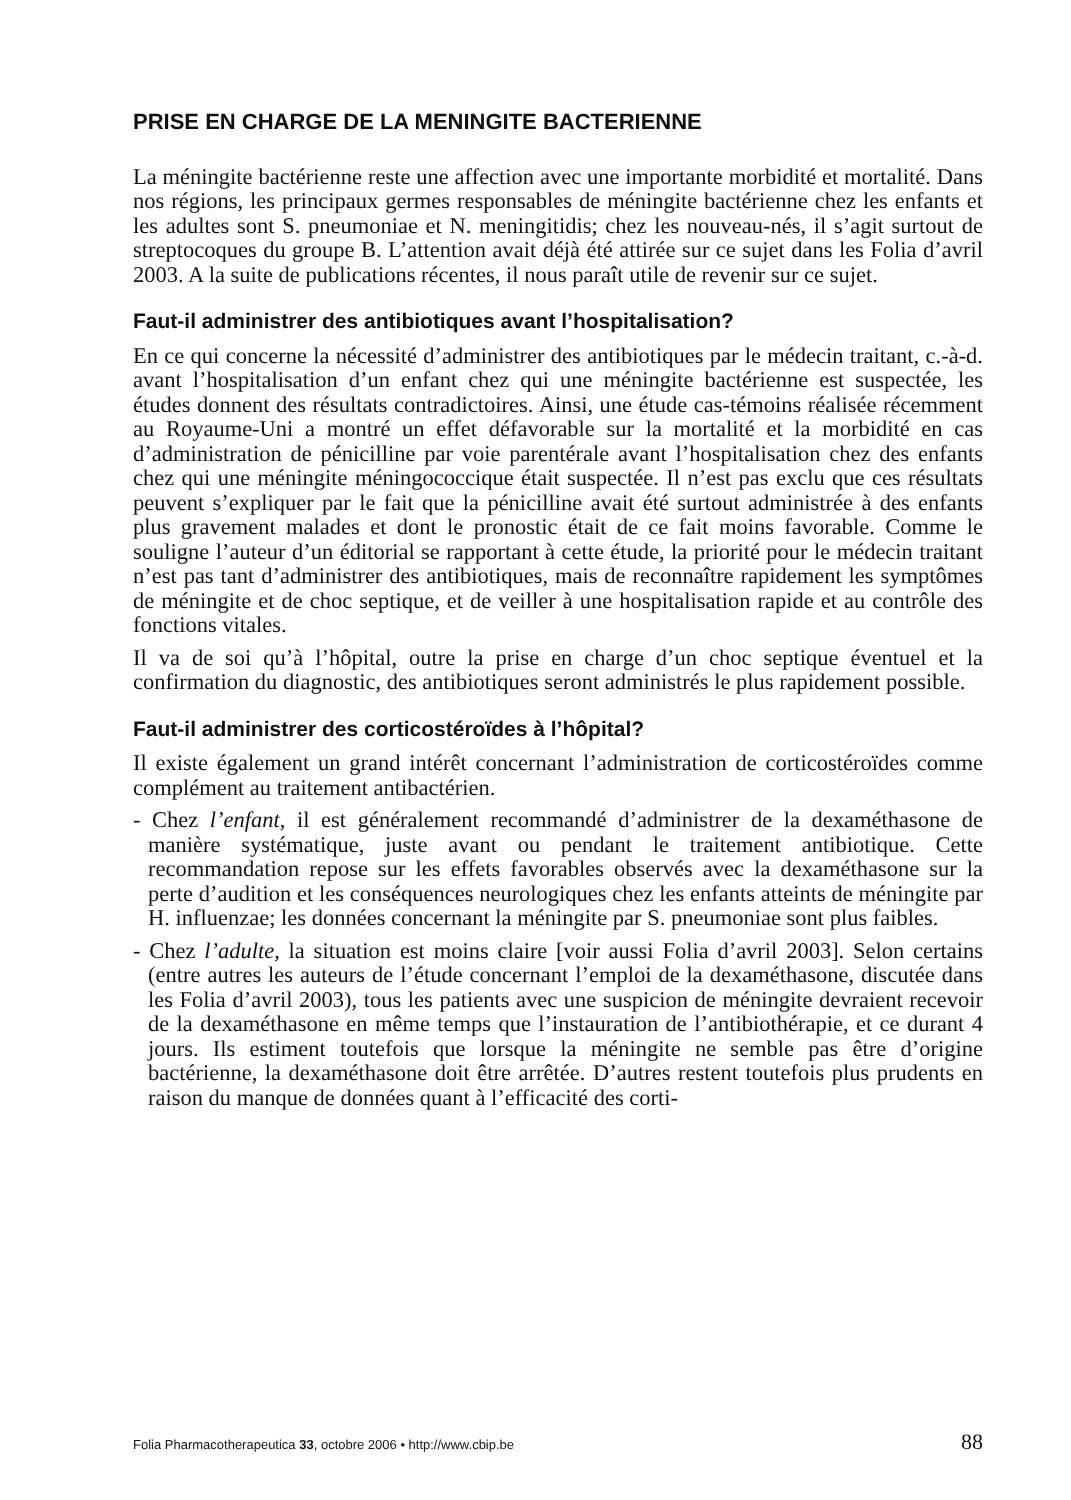PRISE EN CHARGE DE LA MENINGITE BACTERIENNE
La méningite bactérienne reste une affection avec une importante morbidité et mortalité. Dans nos régions, les principaux germes responsables de méningite bactérienne chez les enfants et les adultes sont S. pneumoniae et N. meningitidis; chez les nouveau-nés, il s’agit surtout de streptocoques du groupe B. L’attention avait déjà été attirée sur ce sujet dans les Folia d’avril 2003. A la suite de publications récentes, il nous paraît utile de revenir sur ce sujet.
Faut-il administrer des antibiotiques avant l’hospitalisation?
En ce qui concerne la nécessité d’administrer des antibiotiques par le médecin traitant, c.-à-d. avant l’hospitalisation d’un enfant chez qui une méningite bactérienne est suspectée, les études donnent des résultats contradictoires. Ainsi, une étude cas-témoins réalisée récemment au Royaume-Uni a montré un effet défavorable sur la mortalité et la morbidité en cas d’administration de pénicilline par voie parentérale avant l’hospitalisation chez des enfants chez qui une méningite méningococcique était suspectée. Il n’est pas exclu que ces résultats peuvent s’expliquer par le fait que la pénicilline avait été surtout administrée à des enfants plus gravement malades et dont le pronostic était de ce fait moins favorable. Comme le souligne l’auteur d’un éditorial se rapportant à cette étude, la priorité pour le médecin traitant n’est pas tant d’administrer des antibiotiques, mais de reconnaître rapidement les symptômes de méningite et de choc septique, et de veiller à une hospitalisation rapide et au contrôle des fonctions vitales.
Il va de soi qu’à l’hôpital, outre la prise en charge d’un choc septique éventuel et la confirmation du diagnostic, des antibiotiques seront administrés le plus rapidement possible.
Faut-il administrer des corticostéroïdes à l’hôpital?
Il existe également un grand intérêt concernant l’administration de corticostéroïdes comme complément au traitement antibactérien.
- Chez l’enfant, il est généralement recommandé d’administrer de la dexaméthasone de manière systématique, juste avant ou pendant le traitement antibiotique. Cette recommandation repose sur les effets favorables observés avec la dexaméthasone sur la perte d’audition et les conséquences neurologiques chez les enfants atteints de méningite par H. influenzae; les données concernant la méningite par S. pneumoniae sont plus faibles.
- Chez l’adulte, la situation est moins claire [voir aussi Folia d’avril 2003]. Selon certains (entre autres les auteurs de l’étude concernant l’emploi de la dexaméthasone, discutée dans les Folia d’avril 2003), tous les patients avec une suspicion de méningite devraient recevoir de la dexaméthasone en même temps que l’instauration de l’antibiothérapie, et ce durant 4 jours. Ils estiment toutefois que lorsque la méningite ne semble pas être d’origine bactérienne, la dexaméthasone doit être arrêtée. D’autres restent toutefois plus prudents en raison du manque de données quant à l’efficacité des corti-
Folia Pharmacotherapeutica 33, octobre 2006 • http://www.cbip.be 88